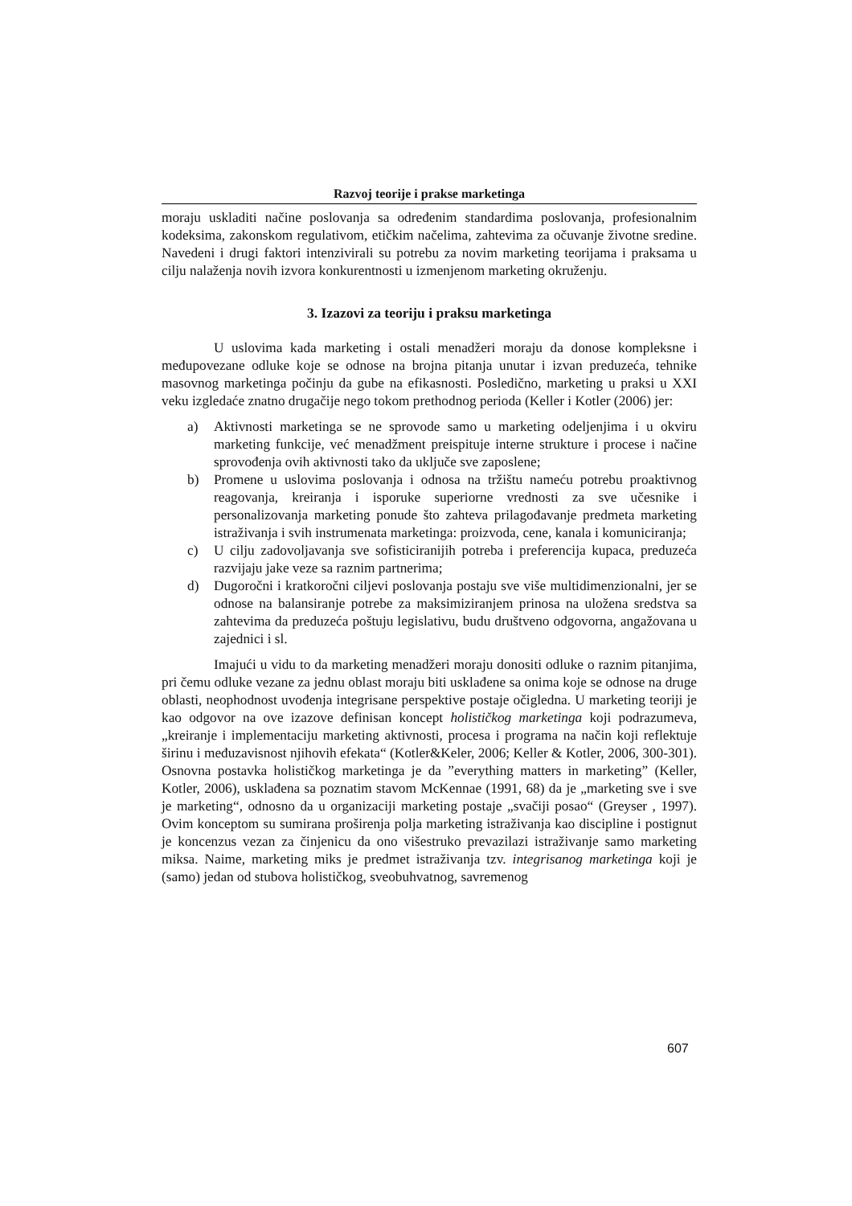Razvoj teorije i prakse marketinga
moraju uskladiti načine poslovanja sa određenim standardima poslovanja, profesionalnim kodeksima, zakonskom regulativom, etičkim načelima, zahtevima za očuvanje životne sredine. Navedeni i drugi faktori intenzivirali su potrebu za novim marketing teorijama i praksama u cilju nalaženja novih izvora konkurentnosti u izmenjenom marketing okruženju.
3. Izazovi za teoriju i praksu marketinga
U uslovima kada marketing i ostali menadžeri moraju da donose kompleksne i međupovezane odluke koje se odnose na brojna pitanja unutar i izvan preduzeća, tehnike masovnog marketinga počinju da gube na efikasnosti. Posledično, marketing u praksi u XXI veku izgledaće znatno drugačije nego tokom prethodnog perioda (Keller i Kotler (2006) jer:
a) Aktivnosti marketinga se ne sprovode samo u marketing odeljenjima i u okviru marketing funkcije, već menadžment preispituje interne strukture i procese i načine sprovođenja ovih aktivnosti tako da uključe sve zaposlene;
b) Promene u uslovima poslovanja i odnosa na tržištu nameću potrebu proaktivnog reagovanja, kreiranja i isporuke superiorne vrednosti za sve učesnike i personalizovanja marketing ponude što zahteva prilagođavanje predmeta marketing istraživanja i svih instrumenata marketinga: proizvoda, cene, kanala i komuniciranja;
c) U cilju zadovoljavanja sve sofisticiranijih potreba i preferencija kupaca, preduzeća razvijaju jake veze sa raznim partnerima;
d) Dugoročni i kratkoročni ciljevi poslovanja postaju sve više multidimenzionalni, jer se odnose na balansiranje potrebe za maksimiziranjem prinosa na uložena sredstva sa zahtevima da preduzeća poštuju legislativu, budu društveno odgovorna, angažovana u zajednici i sl.
Imajući u vidu to da marketing menadžeri moraju donositi odluke o raznim pitanjima, pri čemu odluke vezane za jednu oblast moraju biti usklađene sa onima koje se odnose na druge oblasti, neophodnost uvođenja integrisane perspektive postaje očigledna. U marketing teoriji je kao odgovor na ove izazove definisan koncept holističkog marketinga koji podrazumeva, „kreiranje i implementaciju marketing aktivnosti, procesa i programa na način koji reflektuje širinu i međuzavisnost njihovih efekata“ (Kotler&Keler, 2006; Keller & Kotler, 2006, 300-301). Osnovna postavka holističkog marketinga je da ”everything matters in marketing” (Keller, Kotler, 2006), usklađena sa poznatim stavom McKennae (1991, 68) da je „marketing sve i sve je marketing“, odnosno da u organizaciji marketing postaje „svačiji posao“ (Greyser , 1997). Ovim konceptom su sumirana proširenja polja marketing istraživanja kao discipline i postignut je koncenzus vezan za činjenicu da ono višestruko prevazilazi istraživanje samo marketing miksa. Naime, marketing miks je predmet istraživanja tzv. integrisanog marketinga koji je (samo) jedan od stubova holističkog, sveobuhvatnog, savremenog
607